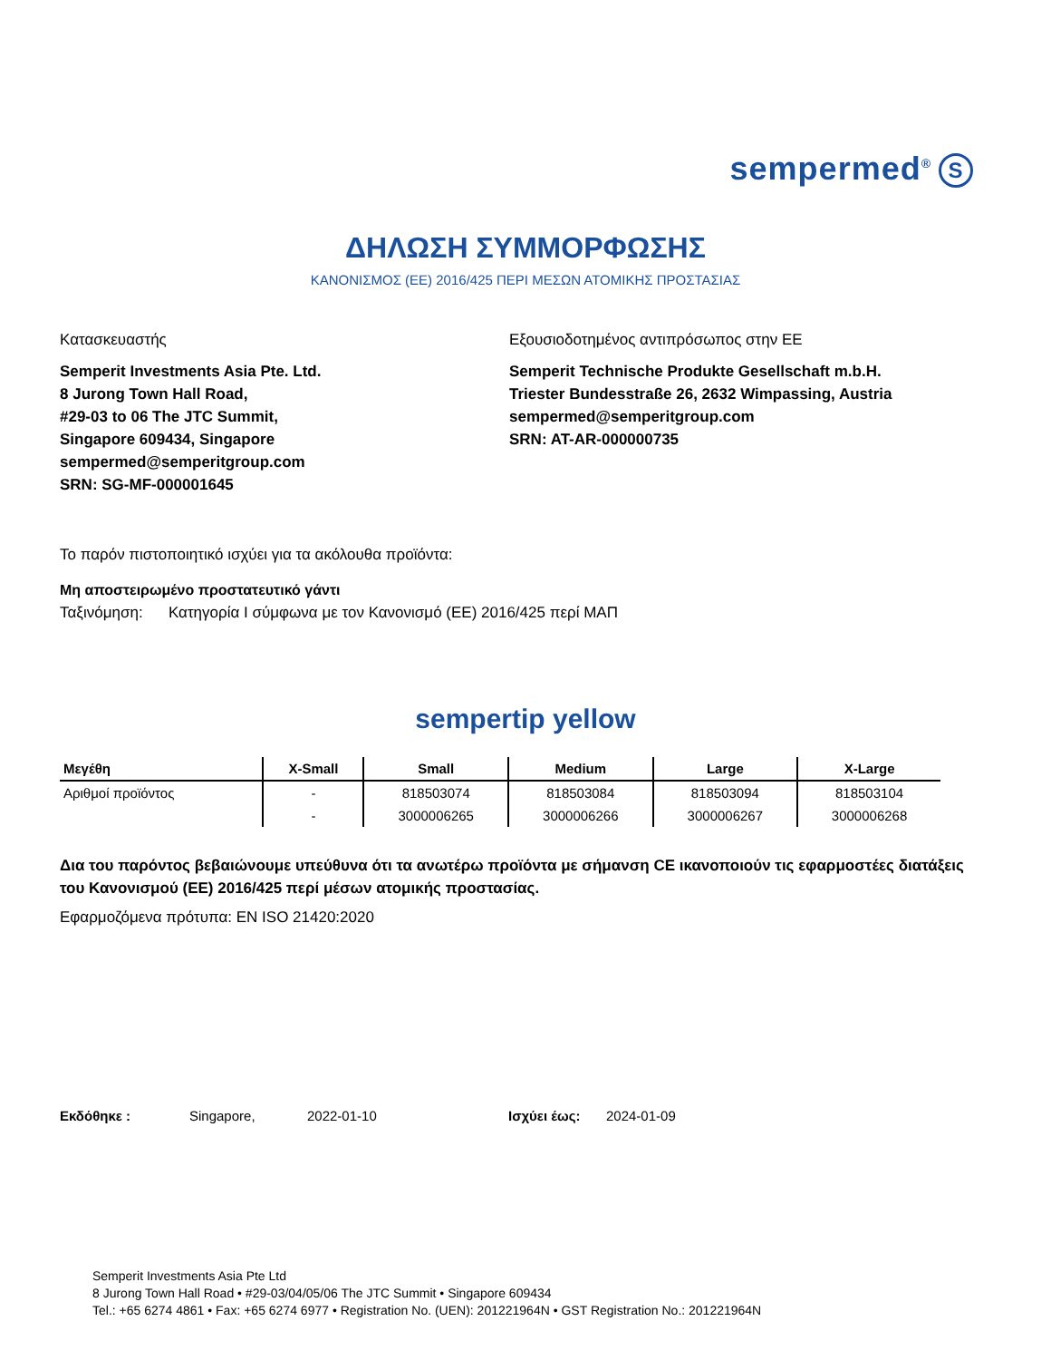sempermed<sup>®</sup> S
ΔΗΛΩΣΗ ΣΥΜΜΟΡΦΩΣΗΣ
ΚΑΝΟΝΙΣΜΟΣ (ΕΕ) 2016/425 ΠΕΡΙ ΜΕΣΩΝ ΑΤΟΜΙΚΗΣ ΠΡΟΣΤΑΣΙΑΣ
Κατασκευαστής
Semperit Investments Asia Pte. Ltd.
8 Jurong Town Hall Road,
#29-03 to 06 The JTC Summit,
Singapore 609434, Singapore
sempermed@semperitgroup.com
SRN: SG-MF-000001645
Εξουσιοδοτημένος αντιπρόσωπος στην ΕΕ
Semperit Technische Produkte Gesellschaft m.b.H.
Triester Bundesstraße 26, 2632 Wimpassing, Austria
sempermed@semperitgroup.com
SRN: AT-AR-000000735
Το παρόν πιστοποιητικό ισχύει για τα ακόλουθα προϊόντα:
Μη αποστειρωμένο προστατευτικό γάντι
Ταξινόμηση: Κατηγορία I σύμφωνα με τον Κανονισμό (ΕΕ) 2016/425 περί ΜΑΠ
sempertip yellow
| Μεγέθη | X-Small | Small | Medium | Large | X-Large |
| --- | --- | --- | --- | --- | --- |
| Αριθμοί προϊόντος | - | 818503074 | 818503084 | 818503094 | 818503104 |
| | - | 3000006265 | 3000006266 | 3000006267 | 3000006268 |
Δια του παρόντος βεβαιώνουμε υπεύθυνα ότι τα ανωτέρω προϊόντα με σήμανση CE ικανοποιούν τις εφαρμοστέες διατάξεις του Κανονισμού (ΕΕ) 2016/425 περί μέσων ατομικής προστασίας.
Εφαρμοζόμενα πρότυπα: EN ISO 21420:2020
Εκδόθηκε : Singapore, 2022-01-10 Ισχύει έως: 2024-01-09
Semperit Investments Asia Pte Ltd
8 Jurong Town Hall Road • #29-03/04/05/06 The JTC Summit • Singapore 609434
Tel.: +65 6274 4861 • Fax: +65 6274 6977 • Registration No. (UEN): 201221964N • GST Registration No.: 201221964N